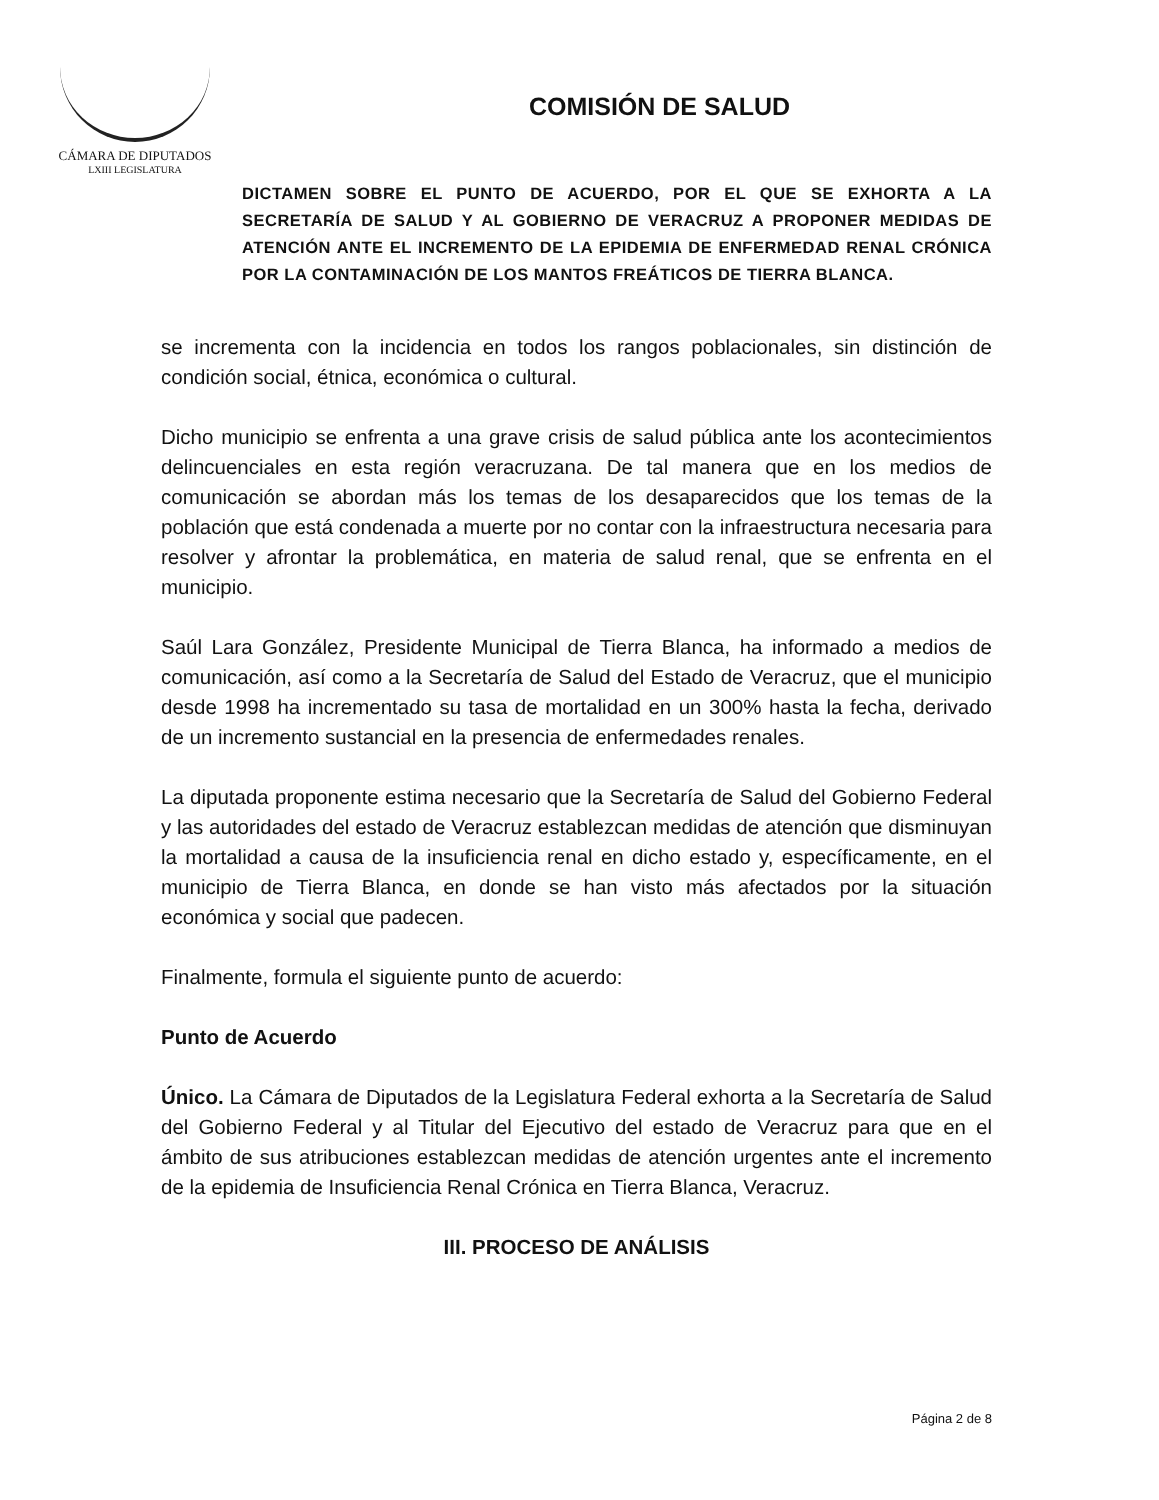CÁMARA DE DIPUTADOS
LXIII LEGISLATURA
COMISIÓN DE SALUD
DICTAMEN SOBRE EL PUNTO DE ACUERDO, POR EL QUE SE EXHORTA A LA SECRETARÍA DE SALUD Y AL GOBIERNO DE VERACRUZ A PROPONER MEDIDAS DE ATENCIÓN ANTE EL INCREMENTO DE LA EPIDEMIA DE ENFERMEDAD RENAL CRÓNICA POR LA CONTAMINACIÓN DE LOS MANTOS FREÁTICOS DE TIERRA BLANCA.
se incrementa con la incidencia en todos los rangos poblacionales, sin distinción de condición social, étnica, económica o cultural.
Dicho municipio se enfrenta a una grave crisis de salud pública ante los acontecimientos delincuenciales en esta región veracruzana. De tal manera que en los medios de comunicación se abordan más los temas de los desaparecidos que los temas de la población que está condenada a muerte por no contar con la infraestructura necesaria para resolver y afrontar la problemática, en materia de salud renal, que se enfrenta en el municipio.
Saúl Lara González, Presidente Municipal de Tierra Blanca, ha informado a medios de comunicación, así como a la Secretaría de Salud del Estado de Veracruz, que el municipio desde 1998 ha incrementado su tasa de mortalidad en un 300% hasta la fecha, derivado de un incremento sustancial en la presencia de enfermedades renales.
La diputada proponente estima necesario que la Secretaría de Salud del Gobierno Federal y las autoridades del estado de Veracruz establezcan medidas de atención que disminuyan la mortalidad a causa de la insuficiencia renal en dicho estado y, específicamente, en el municipio de Tierra Blanca, en donde se han visto más afectados por la situación económica y social que padecen.
Finalmente, formula el siguiente punto de acuerdo:
Punto de Acuerdo
Único. La Cámara de Diputados de la Legislatura Federal exhorta a la Secretaría de Salud del Gobierno Federal y al Titular del Ejecutivo del estado de Veracruz para que en el ámbito de sus atribuciones establezcan medidas de atención urgentes ante el incremento de la epidemia de Insuficiencia Renal Crónica en Tierra Blanca, Veracruz.
III. PROCESO DE ANÁLISIS
Página 2 de 8